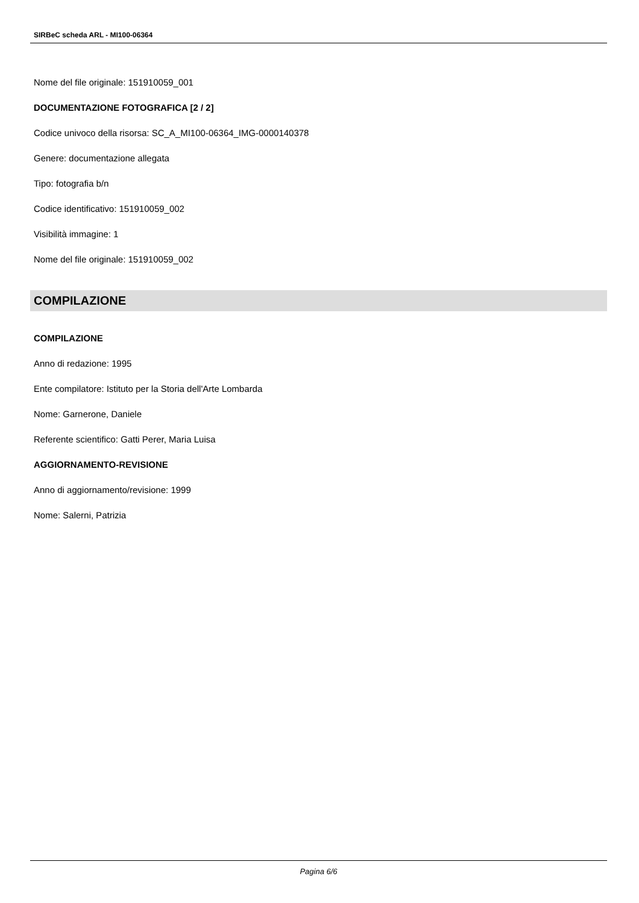SIRBeC scheda ARL - MI100-06364
Nome del file originale: 151910059_001
DOCUMENTAZIONE FOTOGRAFICA [2 / 2]
Codice univoco della risorsa: SC_A_MI100-06364_IMG-0000140378
Genere: documentazione allegata
Tipo: fotografia b/n
Codice identificativo: 151910059_002
Visibilità immagine: 1
Nome del file originale: 151910059_002
COMPILAZIONE
COMPILAZIONE
Anno di redazione: 1995
Ente compilatore: Istituto per la Storia dell'Arte Lombarda
Nome: Garnerone, Daniele
Referente scientifico: Gatti Perer, Maria Luisa
AGGIORNAMENTO-REVISIONE
Anno di aggiornamento/revisione: 1999
Nome: Salerni, Patrizia
Pagina 6/6